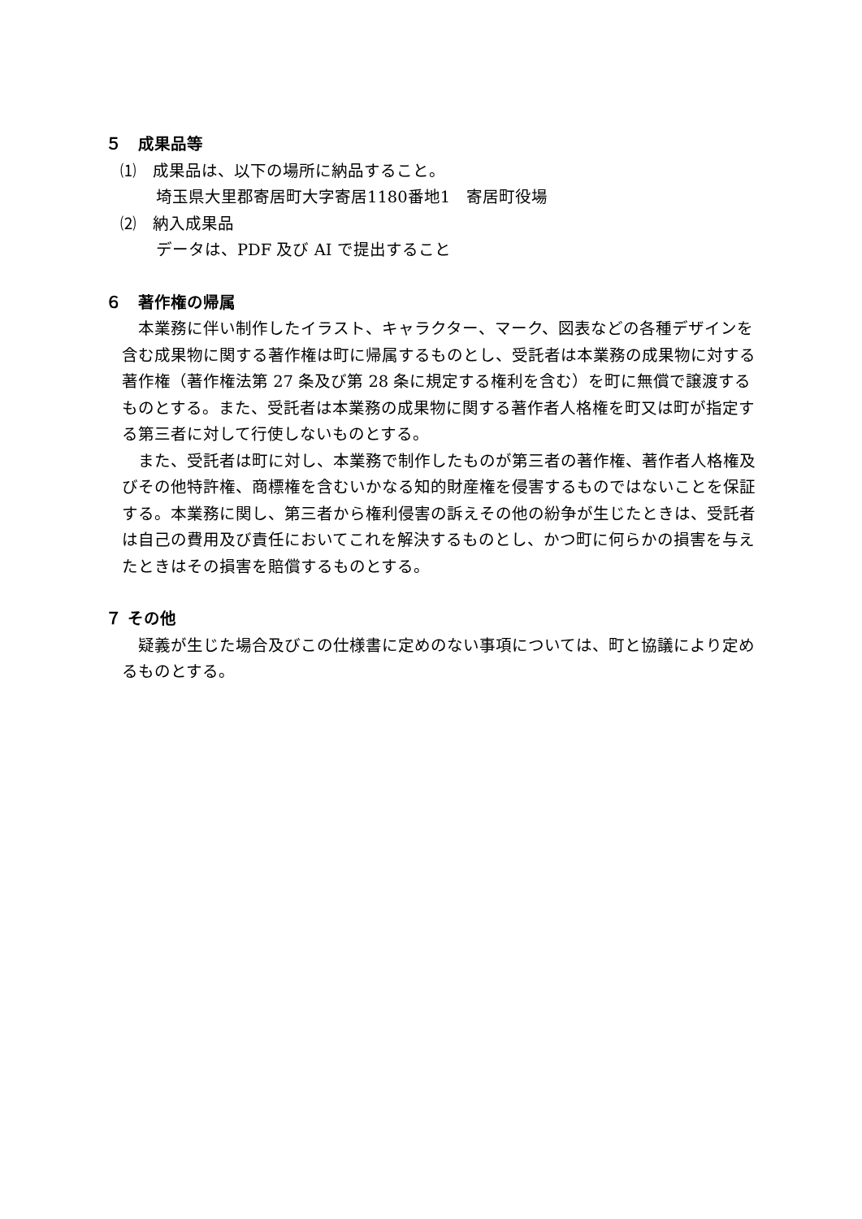５　成果品等
⑴　成果品は、以下の場所に納品すること。
埼玉県大里郡寄居町大字寄居1180番地1　寄居町役場
⑵　納入成果品
データは、PDF 及び AI で提出すること
６　著作権の帰属
本業務に伴い制作したイラスト、キャラクター、マーク、図表などの各種デザインを含む成果物に関する著作権は町に帰属するものとし、受託者は本業務の成果物に対する著作権（著作権法第 27 条及び第 28 条に規定する権利を含む）を町に無償で譲渡するものとする。また、受託者は本業務の成果物に関する著作者人格権を町又は町が指定する第三者に対して行使しないものとする。
また、受託者は町に対し、本業務で制作したものが第三者の著作権、著作者人格権及びその他特許権、商標権を含むいかなる知的財産権を侵害するものではないことを保証する。本業務に関し、第三者から権利侵害の訴えその他の紛争が生じたときは、受託者は自己の費用及び責任においてこれを解決するものとし、かつ町に何らかの損害を与えたときはその損害を賠償するものとする。
７ その他
疑義が生じた場合及びこの仕様書に定めのない事項については、町と協議により定めるものとする。